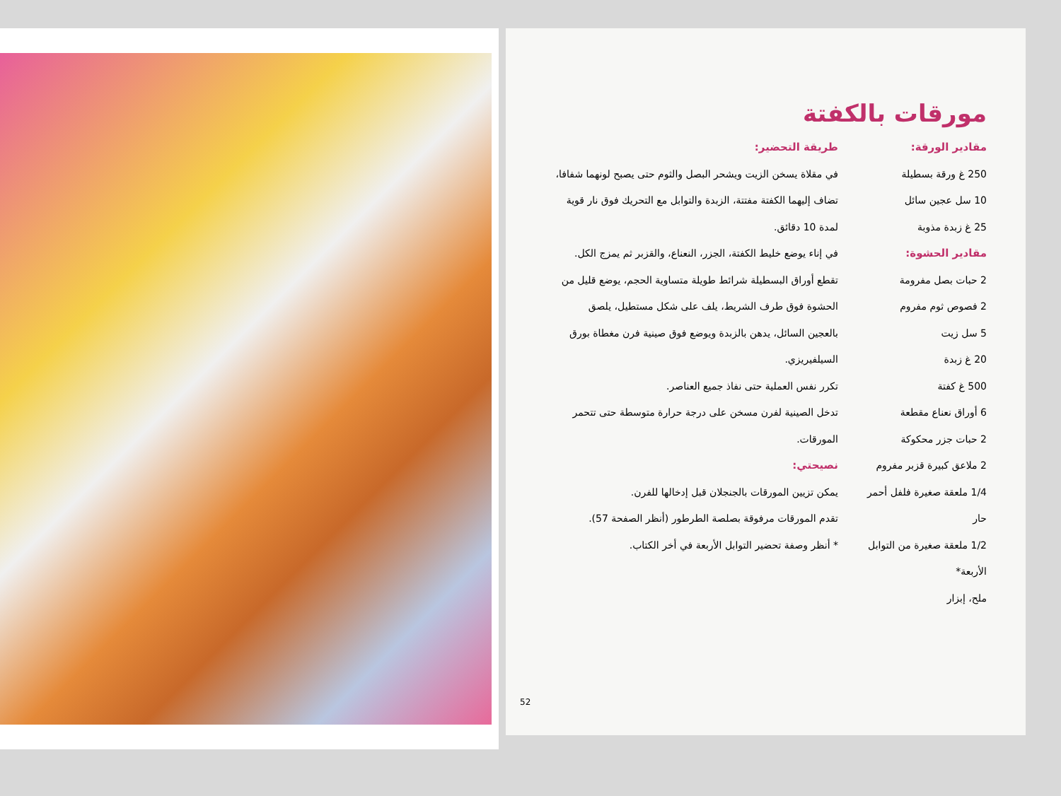مورقات بالكفتة
مقادير الورقة:
250 غ ورقة بسطيلة
10 سل عجين سائل
25 غ زبدة مذوبة
مقادير الحشوة:
2 حبات بصل مفرومة
2 فصوص ثوم مفروم
5 سل زيت
20 غ زبدة
500 غ كفتة
6 أوراق نعناع مقطعة
2 حبات جزر محكوكة
2 ملاعق كبيرة قزبر مفروم
1/4 ملعقة صغيرة فلفل أحمر حار
1/2 ملعقة صغيرة من التوابل الأربعة*
ملح، إبزار
طريقة التحضير:
في مقلاة يسخن الزيت ويشحر البصل والثوم حتى يصبح لونهما شفافا، تضاف إليهما الكفتة مفتتة، الزبدة والتوابل مع التحريك فوق نار قوية لمدة 10 دقائق.
في إناء يوضع خليط الكفتة، الجزر، النعناع، والقزبر ثم يمزج الكل.
تقطع أوراق البسطيلة شرائط طويلة متساوية الحجم، يوضع قليل من الحشوة فوق طرف الشريط، يلف على شكل مستطيل، يلصق بالعجين السائل، يدهن بالزبدة ويوضع فوق صينية فرن مغطاة بورق السيلفيريزي.
تكرر نفس العملية حتى نفاذ جميع العناصر.
تدخل الصينية لفرن مسخن على درجة حرارة متوسطة حتى تتحمر المورقات.
نصيحتي:
يمكن تزيين المورقات بالجنجلان قبل إدخالها للفرن.
تقدم المورقات مرفوقة بصلصة الطرطور (أنظر الصفحة 57).
* أنظر وصفة تحضير التوابل الأربعة في أخر الكتاب.
52